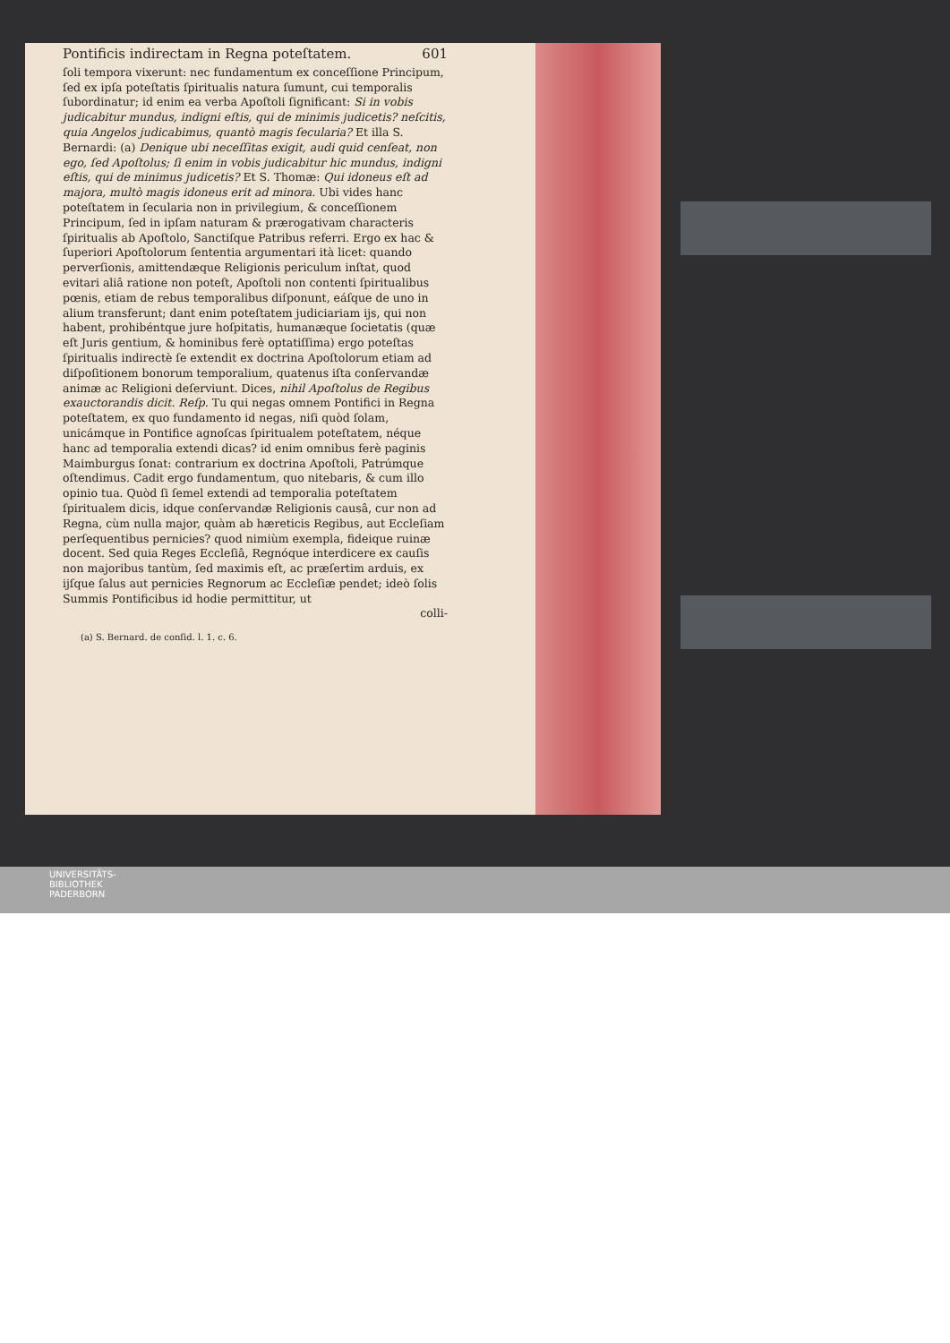Pontificis indirectam in Regna poteſtatem. 601
ſoli tempora vixerunt: nec fundamentum ex conceſſione Principum, ſed ex ipſa poteſtatis ſpiritualis natura ſumunt, cui temporalis ſubordinatur; id enim ea verba Apoſtoli ſignificant: Si in vobis judicabitur mundus, indigni eſtis, qui de minimis judicetis? neſcitis, quia Angelos judicabimus, quantò magis ſecularia? Et illa S. Bernardi: (a) Denique ubi neceſſitas exigit, audi quid cenſeat, non ego, ſed Apoſtolus; ſi enim in vobis judicabitur hic mundus, indigni eſtis, qui de minimus judicetis? Et S. Thomæ: Qui idoneus eſt ad majora, multò magis idoneus erit ad minora. Ubi vides hanc poteſtatem in ſecularia non in privilegium, & conceſſionem Principum, ſed in ipſam naturam & prærogativam characteris ſpiritualis ab Apoſtolo, Sanctiſque Patribus referri. Ergo ex hac & ſuperiori Apoſtolorum ſententia argumentari ità licet: quando perverſionis, amittendæque Religionis periculum inſtat, quod evitari aliâ ratione non poteſt, Apoſtoli non contenti ſpiritualibus pœnis, etiam de rebus temporalibus diſponunt, eáſque de uno in alium transferunt; dant enim poteſtatem judiciariam ijs, qui non habent, prohibéntque jure hoſpitatis, humanæque ſocietatis (quæ eſt Juris gentium, & hominibus ferè optatiſſima) ergo poteſtas ſpiritualis indirectè ſe extendit ex doctrina Apoſtolorum etiam ad diſpoſitionem bonorum temporalium, quatenus iſta conſervandæ animæ ac Religioni deſerviunt. Dices, nihil Apoſtolus de Regibus exauctorandis dicit. Reſp. Tu qui negas omnem Pontifici in Regna poteſtatem, ex quo fundamento id negas, niſi quòd ſolam, unicámque in Pontifice agnoſcas ſpiritualem poteſtatem, néque hanc ad temporalia extendi dicas? id enim omnibus ferè paginis Maimburgus ſonat: contrarium ex doctrina Apoſtoli, Patrúmque oſtendimus. Cadit ergo fundamentum, quo nitebaris, & cum illo opinio tua. Quòd ſi ſemel extendi ad temporalia poteſtatem ſpiritualem dicis, idque conſervandæ Religionis causâ, cur non ad Regna, cùm nulla major, quàm ab hæreticis Regibus, aut Eccleſiam perſequentibus pernicies? quod nimiùm exempla, fideique ruinæ docent. Sed quia Reges Eccleſiâ, Regnóque interdicere ex cauſis non majoribus tantùm, ſed maximis eſt, ac præſertim arduis, ex ijſque ſalus aut pernicies Regnorum ac Eccleſiæ pendet; ideò ſolis Summis Pontificibus id hodie permittitur, ut
colli-
(a) S. Bernard. de conſid. l. 1. c. 6.
UNIVERSITÄTS-
BIBLIOTHEK
PADERBORN